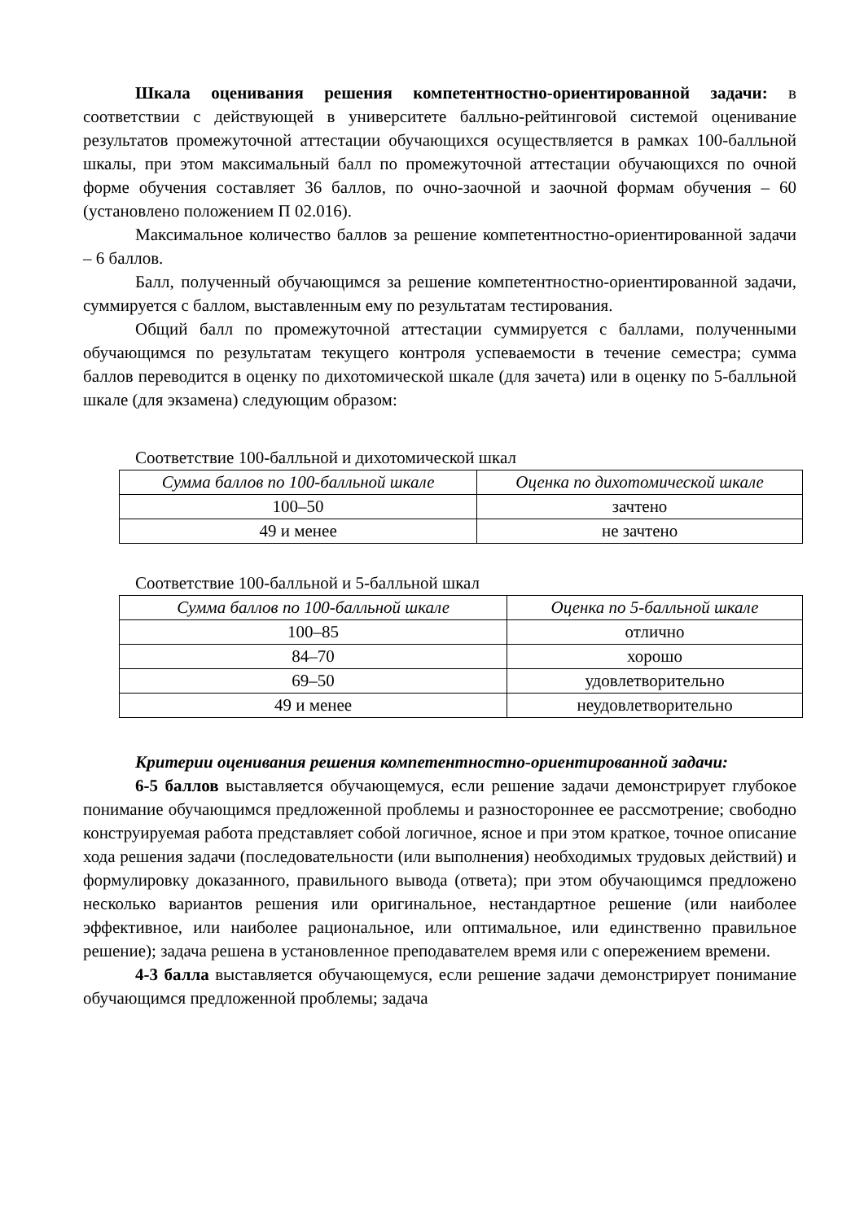Шкала оценивания решения компетентностно-ориентированной задачи: в соответствии с действующей в университете балльно-рейтинговой системой оценивание результатов промежуточной аттестации обучающихся осуществляется в рамках 100-балльной шкалы, при этом максимальный балл по промежуточной аттестации обучающихся по очной форме обучения составляет 36 баллов, по очно-заочной и заочной формам обучения – 60 (установлено положением П 02.016).
Максимальное количество баллов за решение компетентностно-ориентированной задачи – 6 баллов.
Балл, полученный обучающимся за решение компетентностно-ориентированной задачи, суммируется с баллом, выставленным ему по результатам тестирования.
Общий балл по промежуточной аттестации суммируется с баллами, полученными обучающимся по результатам текущего контроля успеваемости в течение семестра; сумма баллов переводится в оценку по дихотомической шкале (для зачета) или в оценку по 5-балльной шкале (для экзамена) следующим образом:
Соответствие 100-балльной и дихотомической шкал
| Сумма баллов по 100-балльной шкале | Оценка по дихотомической шкале |
| --- | --- |
| 100–50 | зачтено |
| 49 и менее | не зачтено |
Соответствие 100-балльной и 5-балльной шкал
| Сумма баллов по 100-балльной шкале | Оценка по 5-балльной шкале |
| --- | --- |
| 100–85 | отлично |
| 84–70 | хорошо |
| 69–50 | удовлетворительно |
| 49 и менее | неудовлетворительно |
Критерии оценивания решения компетентностно-ориентированной задачи:
6-5 баллов выставляется обучающемуся, если решение задачи демонстрирует глубокое понимание обучающимся предложенной проблемы и разностороннее ее рассмотрение; свободно конструируемая работа представляет собой логичное, ясное и при этом краткое, точное описание хода решения задачи (последовательности (или выполнения) необходимых трудовых действий) и формулировку доказанного, правильного вывода (ответа); при этом обучающимся предложено несколько вариантов решения или оригинальное, нестандартное решение (или наиболее эффективное, или наиболее рациональное, или оптимальное, или единственно правильное решение); задача решена в установленное преподавателем время или с опережением времени.
4-3 балла выставляется обучающемуся, если решение задачи демонстрирует понимание обучающимся предложенной проблемы; задача